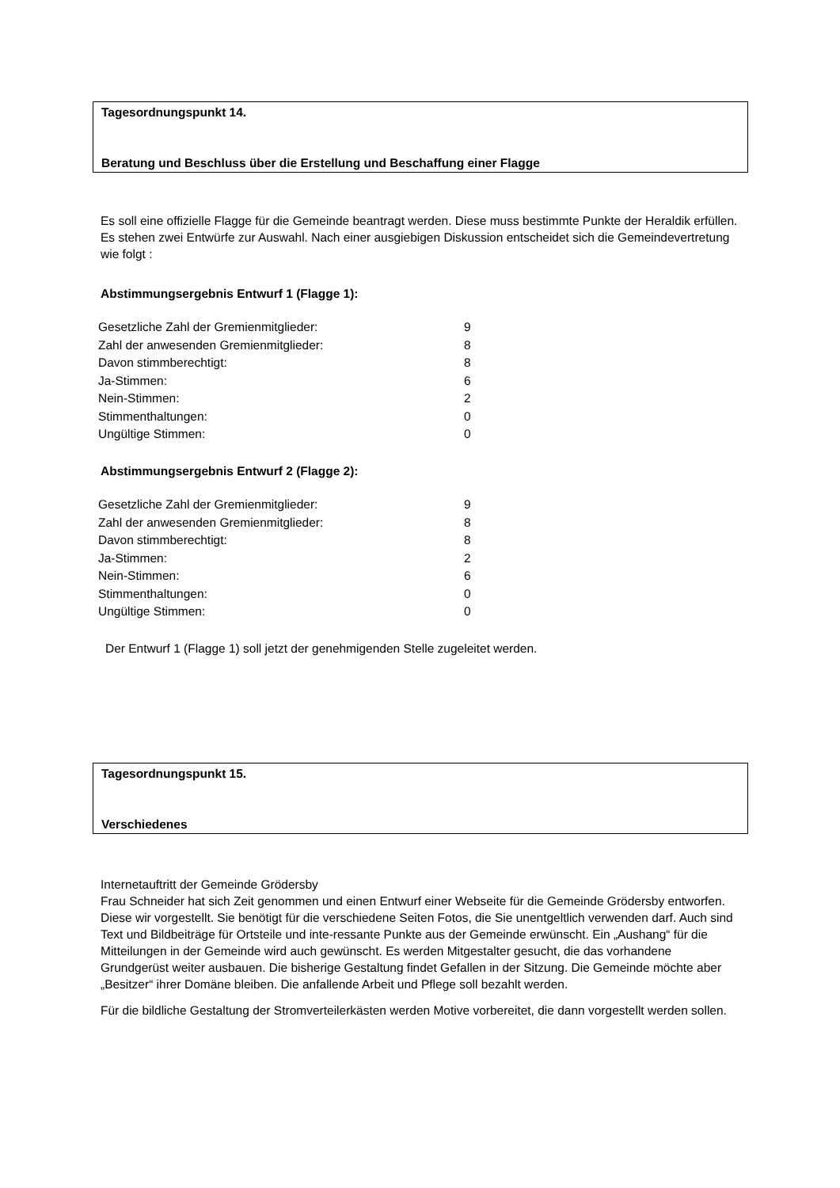Tagesordnungspunkt 14.
Beratung und Beschluss über die Erstellung und Beschaffung einer Flagge
Es soll eine offizielle Flagge für die Gemeinde beantragt werden. Diese muss bestimmte Punkte der Heraldik erfüllen. Es stehen zwei Entwürfe zur Auswahl. Nach einer ausgiebigen Diskussion entscheidet sich die Gemeindevertretung wie folgt :
Abstimmungsergebnis Entwurf 1 (Flagge 1):
| Gesetzliche Zahl der Gremienmitglieder: | 9 |
| Zahl der anwesenden Gremienmitglieder: | 8 |
| Davon stimmberechtigt: | 8 |
| Ja-Stimmen: | 6 |
| Nein-Stimmen: | 2 |
| Stimmenthaltungen: | 0 |
| Ungültige Stimmen: | 0 |
Abstimmungsergebnis Entwurf 2 (Flagge 2):
| Gesetzliche Zahl der Gremienmitglieder: | 9 |
| Zahl der anwesenden Gremienmitglieder: | 8 |
| Davon stimmberechtigt: | 8 |
| Ja-Stimmen: | 2 |
| Nein-Stimmen: | 6 |
| Stimmenthaltungen: | 0 |
| Ungültige Stimmen: | 0 |
Der Entwurf 1 (Flagge 1) soll jetzt der genehmigenden Stelle zugeleitet werden.
Tagesordnungspunkt 15.
Verschiedenes
Internetauftritt der Gemeinde Grödersby
Frau Schneider hat sich Zeit genommen und einen Entwurf einer Webseite für die Gemeinde Grödersby entworfen. Diese wir vorgestellt. Sie benötigt für die verschiedene Seiten Fotos, die Sie unentgeltlich verwenden darf. Auch sind Text und Bildbeiträge für Ortsteile und inte-ressante Punkte aus der Gemeinde erwünscht. Ein „Aushang“ für die Mitteilungen in der Gemeinde wird auch gewünscht. Es werden Mitgestalter gesucht, die das vorhandene Grundgerüst weiter ausbauen. Die bisherige Gestaltung findet Gefallen in der Sitzung. Die Gemeinde möchte aber „Besitzer“ ihrer Domäne bleiben. Die anfallende Arbeit und Pflege soll bezahlt werden.
Für die bildliche Gestaltung der Stromverteilerkästen werden Motive vorbereitet, die dann vorgestellt werden sollen.